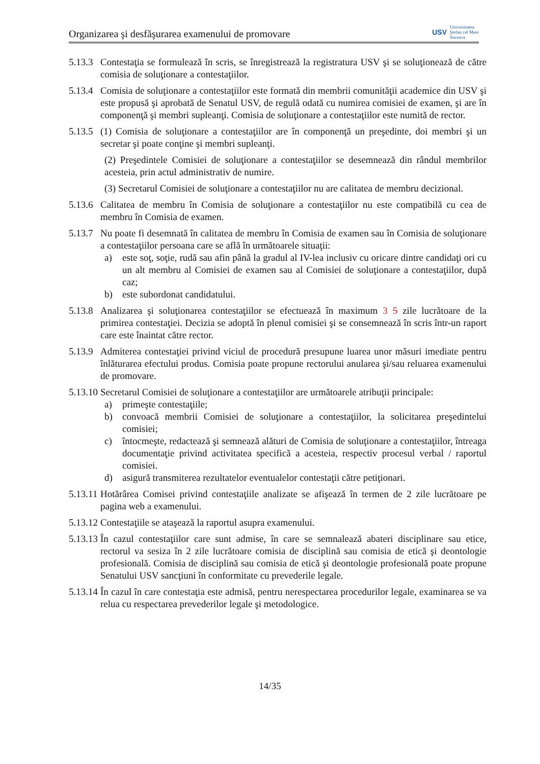Organizarea şi desfăşurarea examenului de promovare
USV
Universitatea
Ştefan cel Mare
Suceava
5.13.3
Contestaţia se formulează în scris, se înregistrează la registratura USV şi se soluţionează de către comisia de soluţionare a contestaţiilor.
5.13.4
Comisia de soluţionare a contestaţiilor este formată din membrii comunităţii academice din USV şi este propusă şi aprobată de Senatul USV, de regulă odată cu numirea comisiei de examen, şi are în componenţă şi membri supleanţi. Comisia de soluţionare a contestaţiilor este numită de rector.
5.13.5
(1) Comisia de soluţionare a contestaţiilor are în componenţă un preşedinte, doi membri şi un secretar şi poate conţine şi membri supleanţi.
(2) Preşedintele Comisiei de soluţionare a contestaţiilor se desemnează din rândul membrilor acesteia, prin actul administrativ de numire.
(3) Secretarul Comisiei de soluţionare a contestaţiilor nu are calitatea de membru decizional.
5.13.6
Calitatea de membru în Comisia de soluţionare a contestaţiilor nu este compatibilă cu cea de membru în Comisia de examen.
5.13.7
Nu poate fi desemnată în calitatea de membru în Comisia de examen sau în Comisia de soluţionare a contestaţiilor persoana care se află în următoarele situaţii:
a) este soţ, soţie, rudă sau afin până la gradul al IV-lea inclusiv cu oricare dintre candidaţi ori cu un alt membru al Comisiei de examen sau al Comisiei de soluţionare a contestaţiilor, după caz;
b) este subordonat candidatului.
5.13.8
Analizarea şi soluţionarea contestaţiilor se efectuează în maximum 3 5 zile lucrătoare de la primirea contestaţiei. Decizia se adoptă în plenul comisiei şi se consemnează în scris într-un raport care este înaintat către rector.
5.13.9
Admiterea contestaţiei privind viciul de procedură presupune luarea unor măsuri imediate pentru înlăturarea efectului produs. Comisia poate propune rectorului anularea şi/sau reluarea examenului de promovare.
5.13.10
Secretarul Comisiei de soluţionare a contestaţiilor are următoarele atribuţii principale:
a) primeşte contestaţiile;
b) convoacă membrii Comisiei de soluţionare a contestaţiilor, la solicitarea preşedintelui comisiei;
c) întocmeşte, redactează şi semnează alături de Comisia de soluţionare a contestaţiilor, întreaga documentaţie privind activitatea specifică a acesteia, respectiv procesul verbal / raportul comisiei.
d) asigură transmiterea rezultatelor eventualelor contestaţii către petiţionari.
5.13.11
Hotărârea Comisei privind contestaţiile analizate se afişează în termen de 2 zile lucrătoare pe pagina web a examenului.
5.13.12
Contestaţiile se ataşează la raportul asupra examenului.
5.13.13
În cazul contestaţiilor care sunt admise, în care se semnalează abateri disciplinare sau etice, rectorul va sesiza în 2 zile lucrătoare comisia de disciplină sau comisia de etică şi deontologie profesională. Comisia de disciplină sau comisia de etică şi deontologie profesională poate propune Senatului USV sancţiuni în conformitate cu prevederile legale.
5.13.14
În cazul în care contestaţia este admisă, pentru nerespectarea procedurilor legale, examinarea se va relua cu respectarea prevederilor legale şi metodologice.
14/35